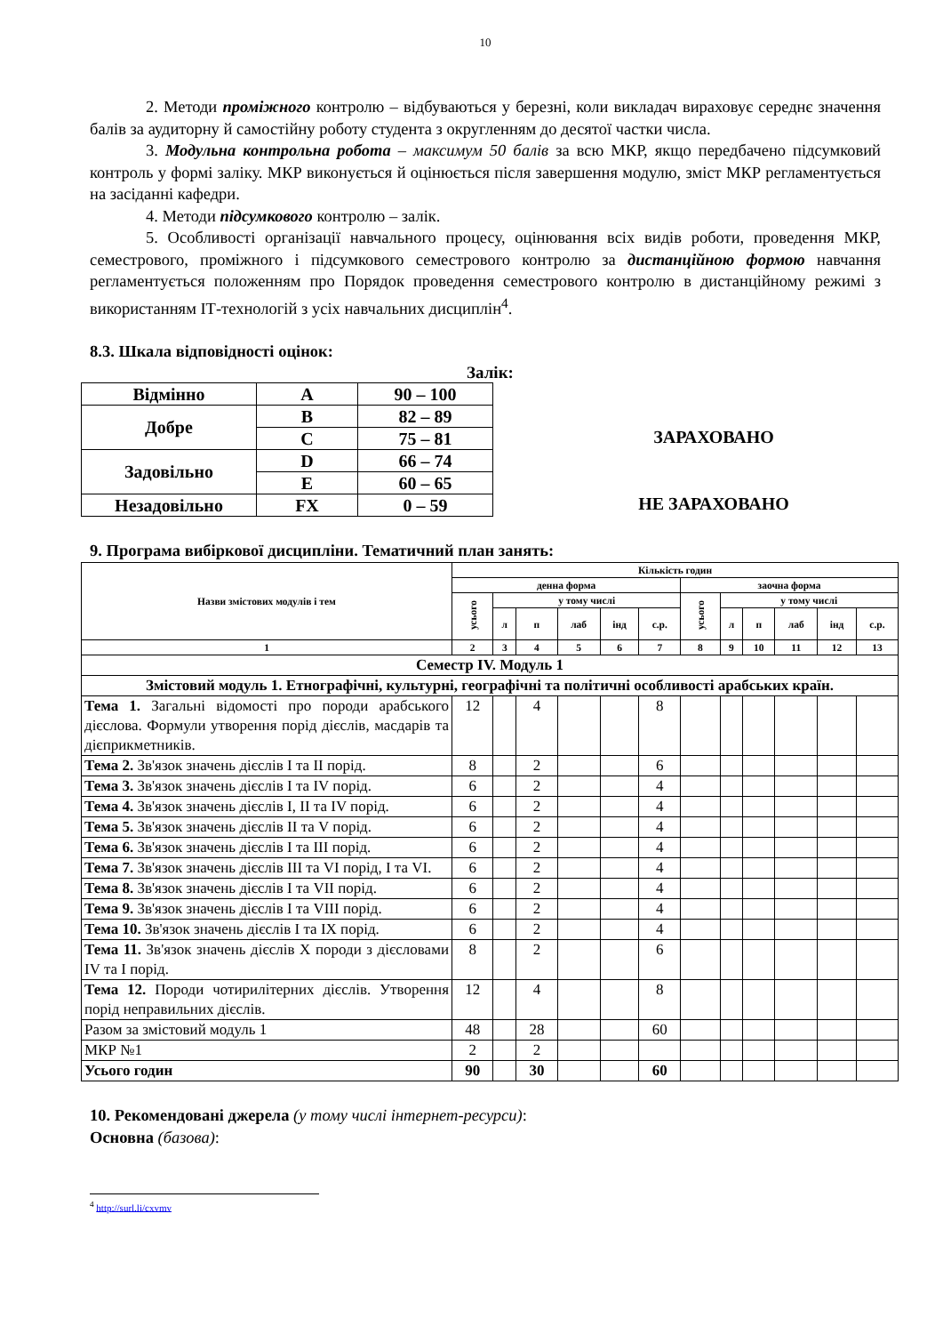10
2. Методи проміжного контролю – відбуваються у березні, коли викладач вираховує середнє значення балів за аудиторну й самостійну роботу студента з округленням до десятої частки числа.
3. Модульна контрольна робота – максимум 50 балів за всю МКР, якщо передбачено підсумковий контроль у формі заліку. МКР виконується й оцінюється після завершення модулю, зміст МКР регламентується на засіданні кафедри.
4. Методи підсумкового контролю – залік.
5. Особливості організації навчального процесу, оцінювання всіх видів роботи, проведення МКР, семестрового, проміжного і підсумкового семестрового контролю за дистанційною формою навчання регламентується положенням про Порядок проведення семестрового контролю в дистанційному режимі з використанням ІТ-технологій з усіх навчальних дисциплін<sup>4</sup>.
8.3. Шкала відповідності оцінок:
Залік:
| Відмінно | A | 90 – 100 |
| Добре | B | 82 – 89 |
| | C | 75 – 81 |
| Задовільно | D | 66 – 74 |
| | E | 60 – 65 |
| Незадовільно | FX | 0 – 59 |
ЗАРАХОВАНО
НЕ ЗАРАХОВАНО
9. Програма вибіркової дисципліни. Тематичний план занять:
| Назви змістових модулів і тем | Кількість годин | | | | | | | | | | | |
| --- | --- | --- | --- | --- | --- | --- | --- | --- | --- | --- | --- | --- |
| | денна форма | | | | | | заочна форма | | | | | |
| | усього | у тому числі | | | | | усього | у тому числі | | | | |
| | | л | п | лаб | інд | с.р. | | л | п | лаб | інд | с.р. |
| 1 | 2 | 3 | 4 | 5 | 6 | 7 | 8 | 9 | 10 | 11 | 12 | 13 |
| Семестр IV. Модуль 1 | | | | | | | | | | | | |
| Змістовий модуль 1. Етнографічні, культурні, географічні та політичні особливості арабських країн. | | | | | | | | | | | | |
| Тема 1. Загальні відомості про породи арабського дієслова. Формули утворення порід дієслів, масдарів та дієприкметників. | 12 | | 4 | | | 8 | | | | | | |
| Тема 2. Зв'язок значень дієслів I та II порід. | 8 | | 2 | | | 6 | | | | | | |
| Тема 3. Зв'язок значень дієслів I та IV порід. | 6 | | 2 | | | 4 | | | | | | |
| Тема 4. Зв'язок значень дієслів I, II та IV порід. | 6 | | 2 | | | 4 | | | | | | |
| Тема 5. Зв'язок значень дієслів II та V порід. | 6 | | 2 | | | 4 | | | | | | |
| Тема 6. Зв'язок значень дієслів I та III порід. | 6 | | 2 | | | 4 | | | | | | |
| Тема 7. Зв'язок значень дієслів III та VI порід, I та VI. | 6 | | 2 | | | 4 | | | | | | |
| Тема 8. Зв'язок значень дієслів I та VII порід. | 6 | | 2 | | | 4 | | | | | | |
| Тема 9. Зв'язок значень дієслів I та VIII порід. | 6 | | 2 | | | 4 | | | | | | |
| Тема 10. Зв'язок значень дієслів I та IX порід. | 6 | | 2 | | | 4 | | | | | | |
| Тема 11. Зв'язок значень дієслів X породи з дієсловами IV та I порід. | 8 | | 2 | | | 6 | | | | | | |
| Тема 12. Породи чотирилітерних дієслів. Утворення порід неправильних дієслів. | 12 | | 4 | | | 8 | | | | | | |
| Разом за змістовий модуль 1 | 48 | | 28 | | | 60 | | | | | | |
| МКР №1 | 2 | | 2 | | | | | | | | | |
| Усього годин | 90 | | 30 | | | 60 | | | | | | |
10. Рекомендовані джерела (у тому числі інтернет-ресурси):
Основна (базова):
<sup>4</sup> http://surl.li/cxvmv